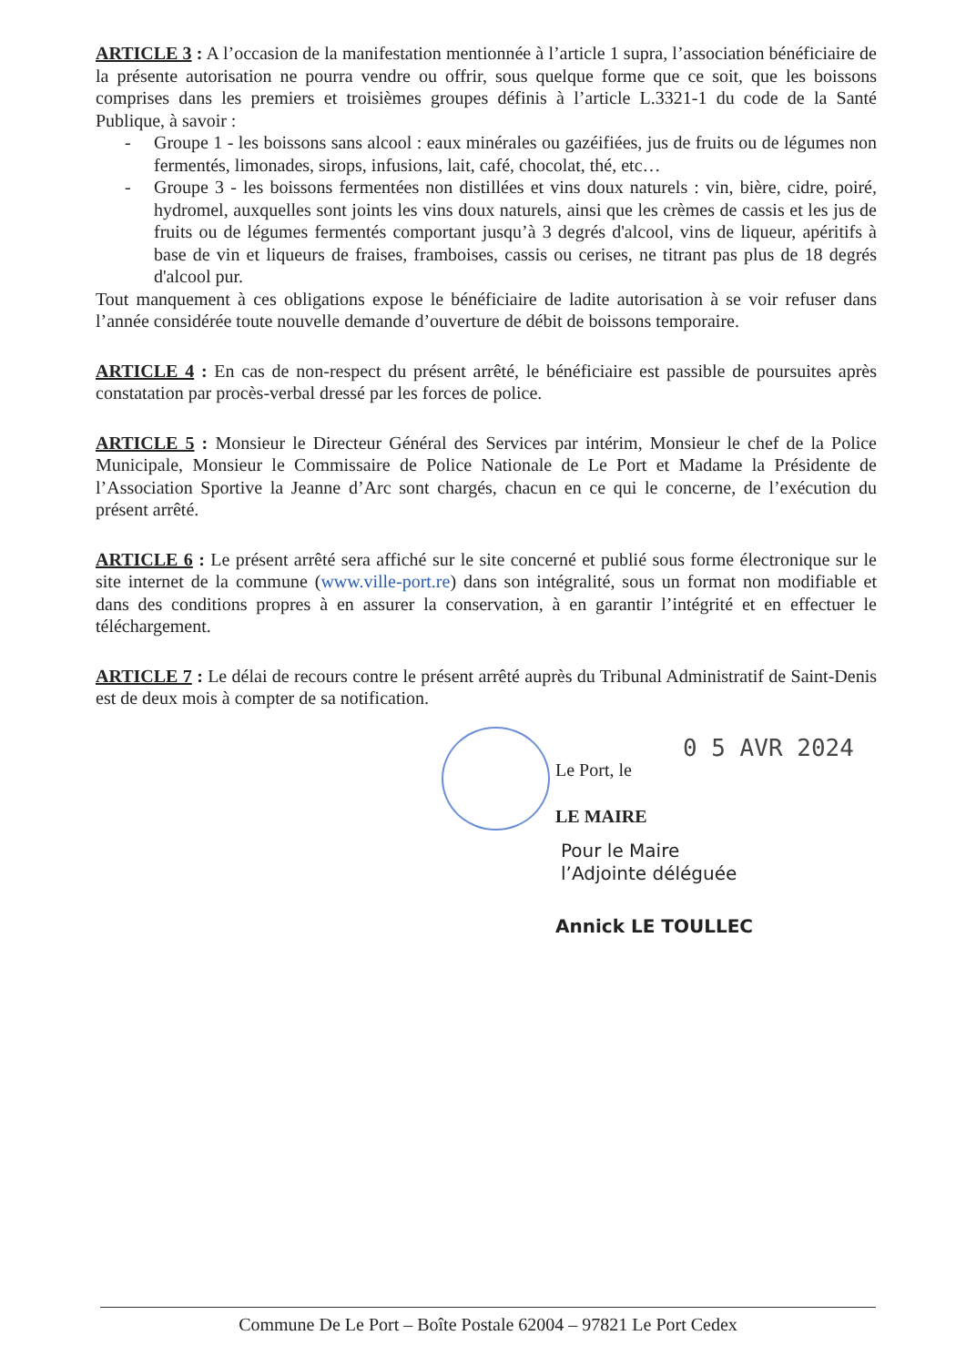ARTICLE 3 : A l’occasion de la manifestation mentionnée à l’article 1 supra, l’association bénéficiaire de la présente autorisation ne pourra vendre ou offrir, sous quelque forme que ce soit, que les boissons comprises dans les premiers et troisièmes groupes définis à l’article L.3321-1 du code de la Santé Publique, à savoir :
- Groupe 1 - les boissons sans alcool : eaux minérales ou gazéifiées, jus de fruits ou de légumes non fermentés, limonades, sirops, infusions, lait, café, chocolat, thé, etc…
- Groupe 3 - les boissons fermentées non distillées et vins doux naturels : vin, bière, cidre, poiré, hydromel, auxquelles sont joints les vins doux naturels, ainsi que les crèmes de cassis et les jus de fruits ou de légumes fermentés comportant jusqu’à 3 degrés d'alcool, vins de liqueur, apéritifs à base de vin et liqueurs de fraises, framboises, cassis ou cerises, ne titrant pas plus de 18 degrés d'alcool pur.
Tout manquement à ces obligations expose le bénéficiaire de ladite autorisation à se voir refuser dans l’année considérée toute nouvelle demande d’ouverture de débit de boissons temporaire.
ARTICLE 4 : En cas de non-respect du présent arrêté, le bénéficiaire est passible de poursuites après constatation par procès-verbal dressé par les forces de police.
ARTICLE 5 : Monsieur le Directeur Général des Services par intérim, Monsieur le chef de la Police Municipale, Monsieur le Commissaire de Police Nationale de Le Port et Madame la Présidente de l’Association Sportive la Jeanne d’Arc sont chargés, chacun en ce qui le concerne, de l’exécution du présent arrêté.
ARTICLE 6 : Le présent arrêté sera affiché sur le site concerné et publié sous forme électronique sur le site internet de la commune (www.ville-port.re) dans son intégralité, sous un format non modifiable et dans des conditions propres à en assurer la conservation, à en garantir l’intégrité et en effectuer le téléchargement.
ARTICLE 7 : Le délai de recours contre le présent arrêté auprès du Tribunal Administratif de Saint-Denis est de deux mois à compter de sa notification.
0 5 AVR 2024
Le Port, le
LE MAIRE
Pour le Maire
l’Adjointe déléguée
Annick LE TOULLEC
Commune De Le Port – Boîte Postale 62004 – 97821 Le Port Cedex